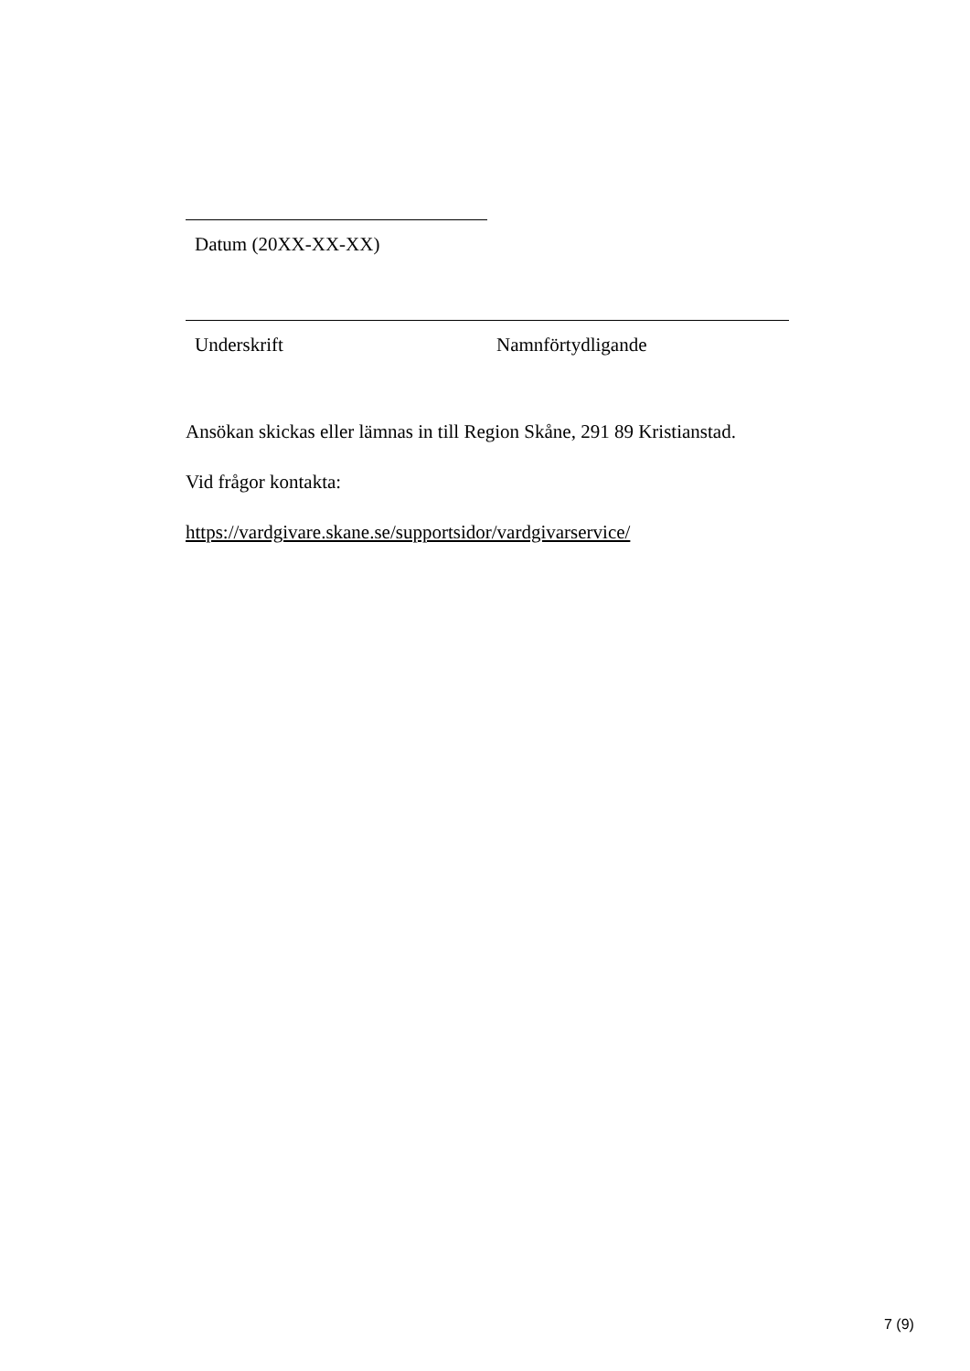Datum (20XX-XX-XX)
Underskrift Namnförtydligande
Ansökan skickas eller lämnas in till Region Skåne, 291 89 Kristianstad.
Vid frågor kontakta:
https://vardgivare.skane.se/supportsidor/vardgivarservice/
7 (9)